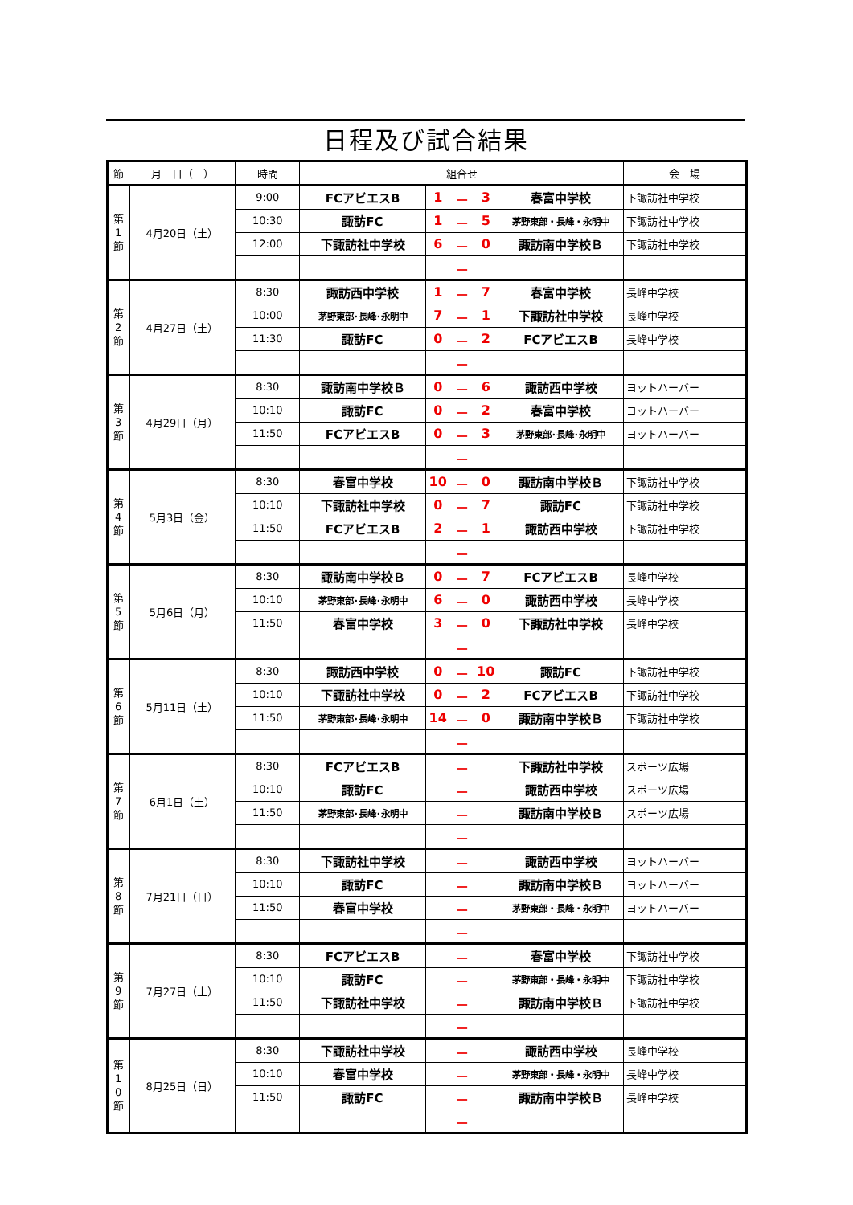日程及び試合結果
| 節 | 月 日（ ） | 時間 | 組合せ | | | | | 会 場 |
| --- | --- | --- | --- | --- | --- | --- | --- | --- |
| 第 1 節 | 4月20日（土） | 9:00 | FCアビエスB | 1 | － | 3 | 春富中学校 | 下諏訪社中学校 |
| | | 10:30 | 諏訪FC | 1 | － | 5 | 茅野東部・長峰・永明中 | 下諏訪社中学校 |
| | | 12:00 | 下諏訪社中学校 | 6 | － | 0 | 諏訪南中学校Ｂ | 下諏訪社中学校 |
| | | | | | － | | | |
| 第 2 節 | 4月27日（土） | 8:30 | 諏訪西中学校 | 1 | － | 7 | 春富中学校 | 長峰中学校 |
| | | 10:00 | 茅野東部･長峰･永明中 | 7 | － | 1 | 下諏訪社中学校 | 長峰中学校 |
| | | 11:30 | 諏訪FC | 0 | － | 2 | FCアビエスB | 長峰中学校 |
| | | | | | － | | | |
| 第 3 節 | 4月29日（月） | 8:30 | 諏訪南中学校Ｂ | 0 | － | 6 | 諏訪西中学校 | ヨットハーバー |
| | | 10:10 | 諏訪FC | 0 | － | 2 | 春富中学校 | ヨットハーバー |
| | | 11:50 | FCアビエスB | 0 | － | 3 | 茅野東部･長峰･永明中 | ヨットハーバー |
| | | | | | － | | | |
| 第 4 節 | 5月3日（金） | 8:30 | 春富中学校 | 10 | － | 0 | 諏訪南中学校Ｂ | 下諏訪社中学校 |
| | | 10:10 | 下諏訪社中学校 | 0 | － | 7 | 諏訪FC | 下諏訪社中学校 |
| | | 11:50 | FCアビエスB | 2 | － | 1 | 諏訪西中学校 | 下諏訪社中学校 |
| | | | | | － | | | |
| 第 5 節 | 5月6日（月） | 8:30 | 諏訪南中学校Ｂ | 0 | － | 7 | FCアビエスB | 長峰中学校 |
| | | 10:10 | 茅野東部･長峰･永明中 | 6 | － | 0 | 諏訪西中学校 | 長峰中学校 |
| | | 11:50 | 春富中学校 | 3 | － | 0 | 下諏訪社中学校 | 長峰中学校 |
| | | | | | － | | | |
| 第 6 節 | 5月11日（土） | 8:30 | 諏訪西中学校 | 0 | － | 10 | 諏訪FC | 下諏訪社中学校 |
| | | 10:10 | 下諏訪社中学校 | 0 | － | 2 | FCアビエスB | 下諏訪社中学校 |
| | | 11:50 | 茅野東部･長峰･永明中 | 14 | － | 0 | 諏訪南中学校Ｂ | 下諏訪社中学校 |
| | | | | | － | | | |
| 第 7 節 | 6月1日（土） | 8:30 | FCアビエスB | | － | | 下諏訪社中学校 | スポーツ広場 |
| | | 10:10 | 諏訪FC | | － | | 諏訪西中学校 | スポーツ広場 |
| | | 11:50 | 茅野東部･長峰･永明中 | | － | | 諏訪南中学校Ｂ | スポーツ広場 |
| | | | | | － | | | |
| 第 8 節 | 7月21日（日） | 8:30 | 下諏訪社中学校 | | － | | 諏訪西中学校 | ヨットハーバー |
| | | 10:10 | 諏訪FC | | － | | 諏訪南中学校Ｂ | ヨットハーバー |
| | | 11:50 | 春富中学校 | | － | | 茅野東部・長峰・永明中 | ヨットハーバー |
| | | | | | － | | | |
| 第 9 節 | 7月27日（土） | 8:30 | FCアビエスB | | － | | 春富中学校 | 下諏訪社中学校 |
| | | 10:10 | 諏訪FC | | － | | 茅野東部・長峰・永明中 | 下諏訪社中学校 |
| | | 11:50 | 下諏訪社中学校 | | － | | 諏訪南中学校Ｂ | 下諏訪社中学校 |
| | | | | | － | | | |
| 第 1 0 節 | 8月25日（日） | 8:30 | 下諏訪社中学校 | | － | | 諏訪西中学校 | 長峰中学校 |
| | | 10:10 | 春富中学校 | | － | | 茅野東部・長峰・永明中 | 長峰中学校 |
| | | 11:50 | 諏訪FC | | － | | 諏訪南中学校Ｂ | 長峰中学校 |
| | | | | | － | | | |